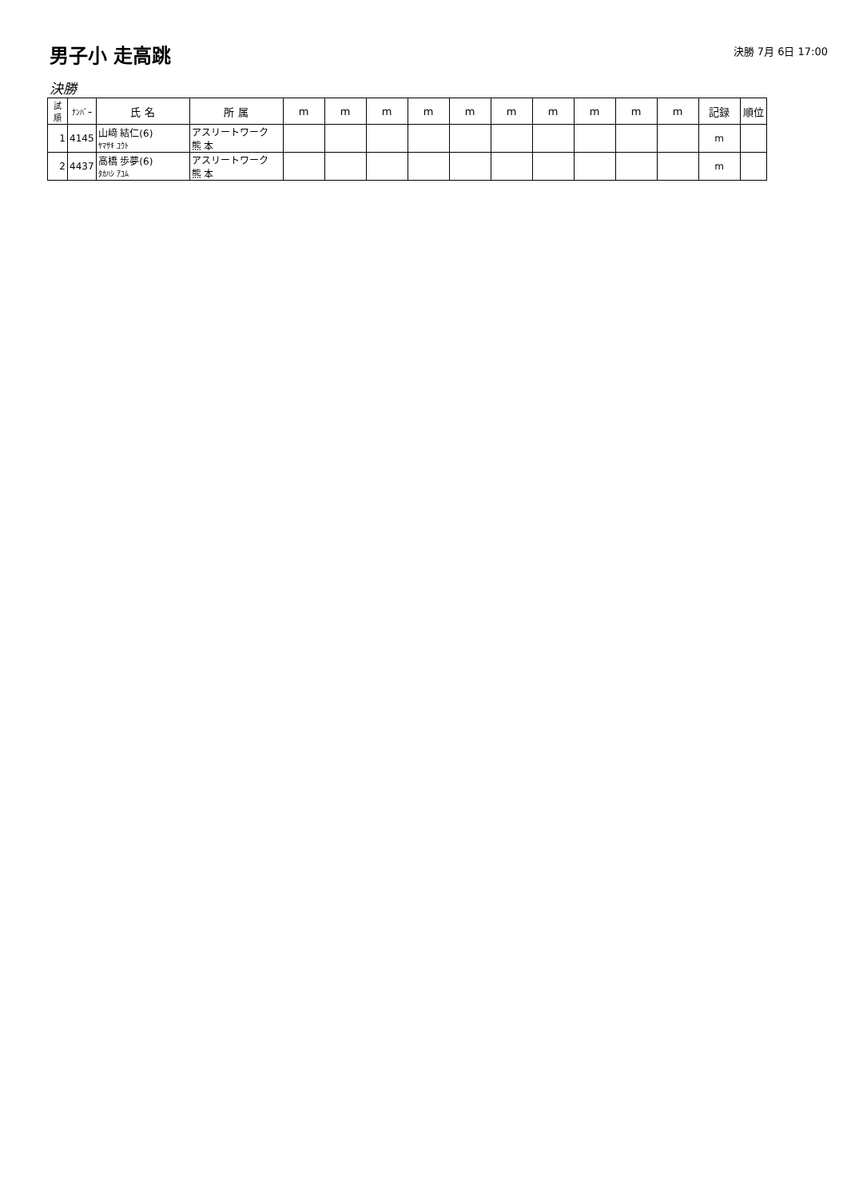男子小 走高跳
決勝 7月 6日 17:00
決勝
| 試 順 | ﾅﾝﾊﾞｰ | 氏 名 | 所 属 | m | m | m | m | m | m | m | m | m | m | 記録 | 順位 |
| --- | --- | --- | --- | --- | --- | --- | --- | --- | --- | --- | --- | --- | --- | --- | --- |
| 1 | 4145 | 山﨑 結仁(6) ﾔﾏｻｷ ﾕｳﾄ | アスリートワーク 熊 本 | | | | | | | | | | | m | |
| 2 | 4437 | 高橋 歩夢(6) ﾀｶﾊｼ ｱﾕﾑ | アスリートワーク 熊 本 | | | | | | | | | | | m | |